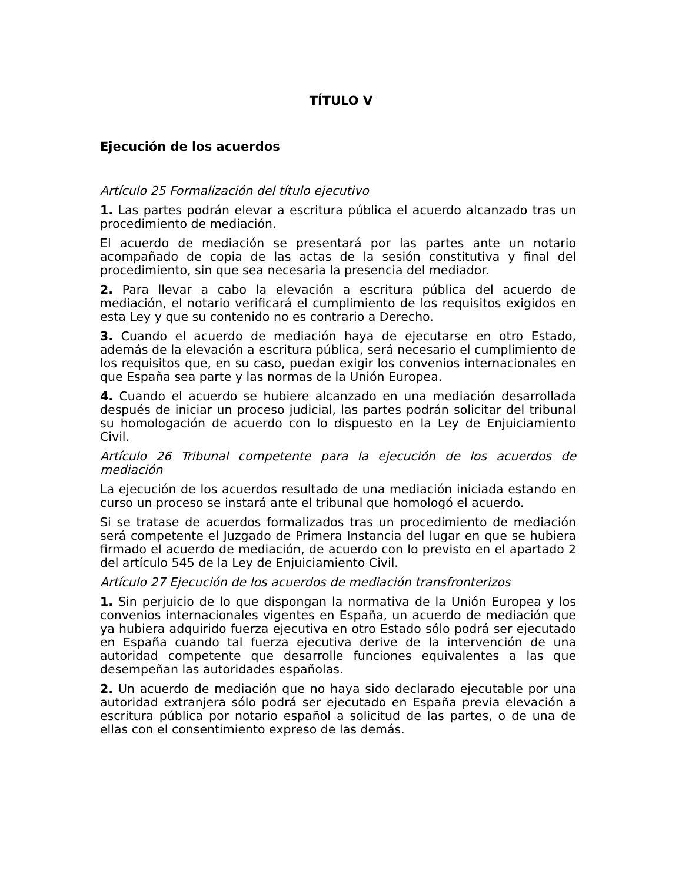TÍTULO V
Ejecución de los acuerdos
Artículo 25 Formalización del título ejecutivo
1. Las partes podrán elevar a escritura pública el acuerdo alcanzado tras un procedimiento de mediación.
El acuerdo de mediación se presentará por las partes ante un notario acompañado de copia de las actas de la sesión constitutiva y final del procedimiento, sin que sea necesaria la presencia del mediador.
2. Para llevar a cabo la elevación a escritura pública del acuerdo de mediación, el notario verificará el cumplimiento de los requisitos exigidos en esta Ley y que su contenido no es contrario a Derecho.
3. Cuando el acuerdo de mediación haya de ejecutarse en otro Estado, además de la elevación a escritura pública, será necesario el cumplimiento de los requisitos que, en su caso, puedan exigir los convenios internacionales en que España sea parte y las normas de la Unión Europea.
4. Cuando el acuerdo se hubiere alcanzado en una mediación desarrollada después de iniciar un proceso judicial, las partes podrán solicitar del tribunal su homologación de acuerdo con lo dispuesto en la Ley de Enjuiciamiento Civil.
Artículo 26 Tribunal competente para la ejecución de los acuerdos de mediación
La ejecución de los acuerdos resultado de una mediación iniciada estando en curso un proceso se instará ante el tribunal que homologó el acuerdo.
Si se tratase de acuerdos formalizados tras un procedimiento de mediación será competente el Juzgado de Primera Instancia del lugar en que se hubiera firmado el acuerdo de mediación, de acuerdo con lo previsto en el apartado 2 del artículo 545 de la Ley de Enjuiciamiento Civil.
Artículo 27 Ejecución de los acuerdos de mediación transfronterizos
1. Sin perjuicio de lo que dispongan la normativa de la Unión Europea y los convenios internacionales vigentes en España, un acuerdo de mediación que ya hubiera adquirido fuerza ejecutiva en otro Estado sólo podrá ser ejecutado en España cuando tal fuerza ejecutiva derive de la intervención de una autoridad competente que desarrolle funciones equivalentes a las que desempeñan las autoridades españolas.
2. Un acuerdo de mediación que no haya sido declarado ejecutable por una autoridad extranjera sólo podrá ser ejecutado en España previa elevación a escritura pública por notario español a solicitud de las partes, o de una de ellas con el consentimiento expreso de las demás.